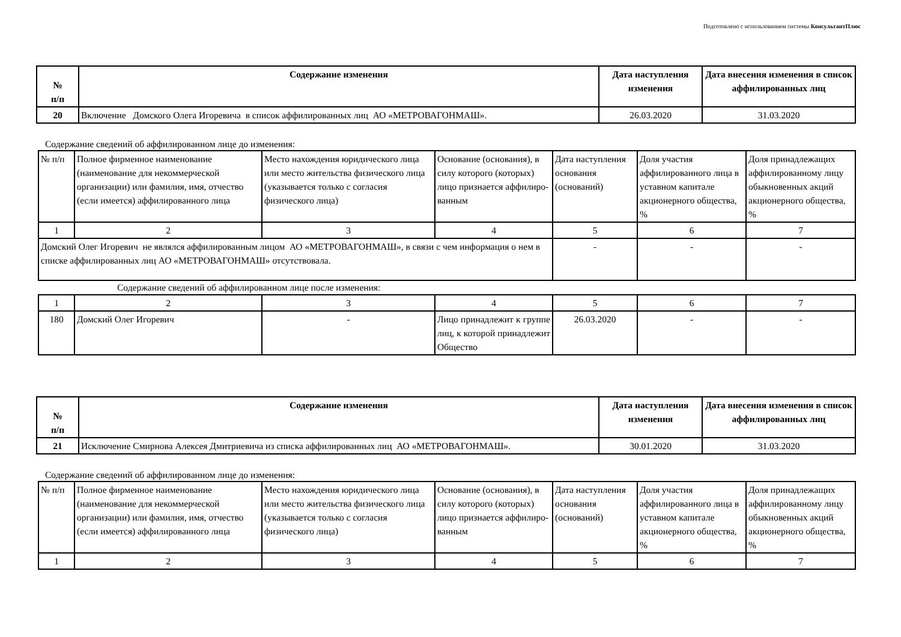Подготовлено с использованием системы КонсультантПлюс
| № п/п | Содержание изменения | Дата наступления изменения | Дата внесения изменения в список аффилированных лиц |
| --- | --- | --- | --- |
| 20 | Включение Домского Олега Игоревича в список аффилированных лиц АО «МЕТРОВАГОНМАШ». | 26.03.2020 | 31.03.2020 |
Содержание сведений об аффилированном лице до изменения:
| № п/п | Полное фирменное наименование (наименование для некоммерческой организации) или фамилия, имя, отчество (если имеется) аффилированного лица | Место нахождения юридического лица или место жительства физического лица (указывается только с согласия физического лица) | Основание (основания), в силу которого (которых) лицо признается аффилиро-ванным | Дата наступления основания (оснований) | Доля участия аффилированного лица в уставном капитале акционерного общества, % | Доля принадлежащих аффилированному лицу обыкновенных акций акционерного общества, % |
| 1 | 2 | 3 | 4 | 5 | 6 | 7 |
| Домский Олег Игоревич не являлся аффилированным лицом АО «МЕТРОВАГОНМАШ», в связи с чем информация о нем в списке аффилированных лиц АО «МЕТРОВАГОНМАШ» отсутствовала. | | | | - | - | - |
Содержание сведений об аффилированном лице после изменения:
| 1 | 2 | 3 | 4 | 5 | 6 | 7 |
| 180 | Домский Олег Игоревич | - | Лицо принадлежит к группе лиц, к которой принадлежит Общество | 26.03.2020 | - | - |
| № п/п | Содержание изменения | Дата наступления изменения | Дата внесения изменения в список аффилированных лиц |
| --- | --- | --- | --- |
| 21 | Исключение Смирнова Алексея Дмитриевича из списка аффилированных лиц АО «МЕТРОВАГОНМАШ». | 30.01.2020 | 31.03.2020 |
Содержание сведений об аффилированном лице до изменения:
| № п/п | Полное фирменное наименование (наименование для некоммерческой организации) или фамилия, имя, отчество (если имеется) аффилированного лица | Место нахождения юридического лица или место жительства физического лица (указывается только с согласия физического лица) | Основание (основания), в силу которого (которых) лицо признается аффилиро-ванным | Дата наступления основания (оснований) | Доля участия аффилированного лица в уставном капитале акционерного общества, % | Доля принадлежащих аффилированному лицу обыкновенных акций акционерного общества, % |
| 1 | 2 | 3 | 4 | 5 | 6 | 7 |